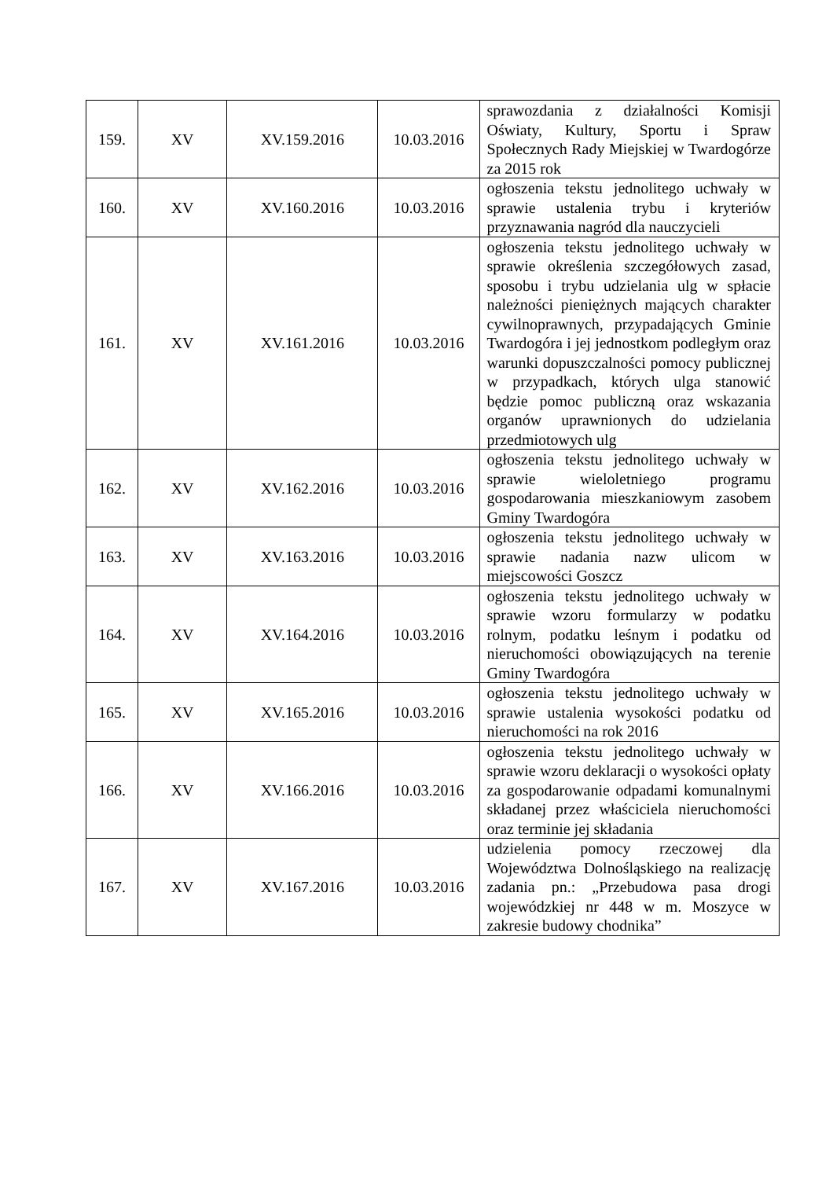| 159. | XV | XV.159.2016 | 10.03.2016 | sprawozdania z działalności Komisji Oświaty, Kultury, Sportu i Spraw Społecznych Rady Miejskiej w Twardogórze za 2015 rok |
| 160. | XV | XV.160.2016 | 10.03.2016 | ogłoszenia tekstu jednolitego uchwały w sprawie ustalenia trybu i kryteriów przyznawania nagród dla nauczycieli |
| 161. | XV | XV.161.2016 | 10.03.2016 | ogłoszenia tekstu jednolitego uchwały w sprawie określenia szczegółowych zasad, sposobu i trybu udzielania ulg w spłacie należności pieniężnych mających charakter cywilnoprawnych, przypadających Gminie Twardogóra i jej jednostkom podległym oraz warunki dopuszczalności pomocy publicznej w przypadkach, których ulga stanowić będzie pomoc publiczną oraz wskazania organów uprawnionych do udzielania przedmiotowych ulg |
| 162. | XV | XV.162.2016 | 10.03.2016 | ogłoszenia tekstu jednolitego uchwały w sprawie wieloletniego programu gospodarowania mieszkaniowym zasobem Gminy Twardogóra |
| 163. | XV | XV.163.2016 | 10.03.2016 | ogłoszenia tekstu jednolitego uchwały w sprawie nadania nazw ulicom w miejscowości Goszcz |
| 164. | XV | XV.164.2016 | 10.03.2016 | ogłoszenia tekstu jednolitego uchwały w sprawie wzoru formularzy w podatku rolnym, podatku leśnym i podatku od nieruchomości obowiązujących na terenie Gminy Twardogóra |
| 165. | XV | XV.165.2016 | 10.03.2016 | ogłoszenia tekstu jednolitego uchwały w sprawie ustalenia wysokości podatku od nieruchomości na rok 2016 |
| 166. | XV | XV.166.2016 | 10.03.2016 | ogłoszenia tekstu jednolitego uchwały w sprawie wzoru deklaracji o wysokości opłaty za gospodarowanie odpadami komunalnymi składanej przez właściciela nieruchomości oraz terminie jej składania |
| 167. | XV | XV.167.2016 | 10.03.2016 | udzielenia pomocy rzeczowej dla Województwa Dolnośląskiego na realizację zadania pn.: „Przebudowa pasa drogi wojewódzkiej nr 448 w m. Moszyce w zakresie budowy chodnika” |